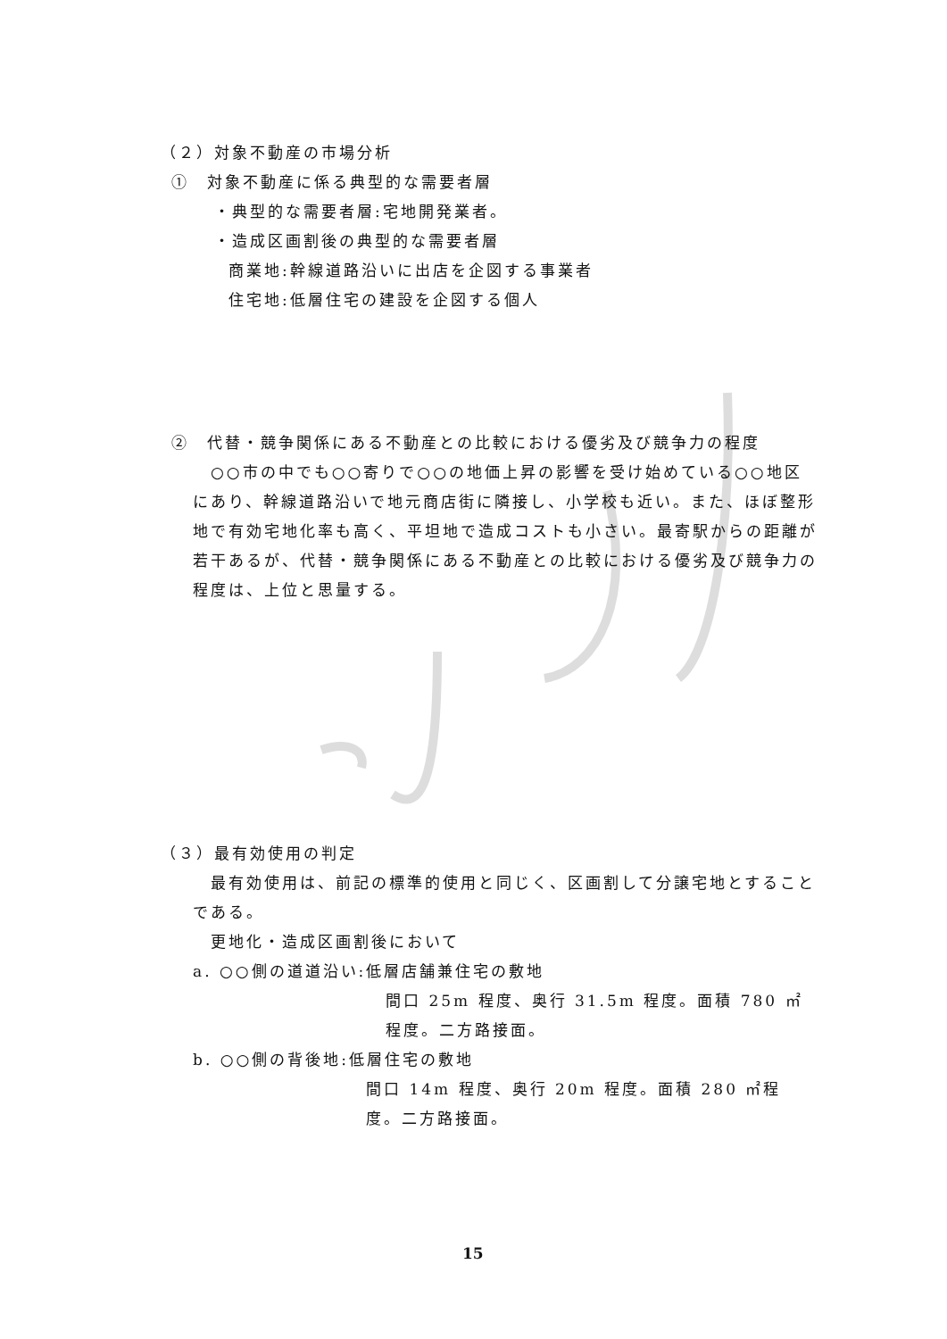（２）対象不動産の市場分析
①　対象不動産に係る典型的な需要者層
・典型的な需要者層:宅地開発業者。
・造成区画割後の典型的な需要者層
商業地:幹線道路沿いに出店を企図する事業者
住宅地:低層住宅の建設を企図する個人
②　代替・競争関係にある不動産との比較における優劣及び競争力の程度
　○○市の中でも○○寄りで○○の地価上昇の影響を受け始めている○○地区にあり、幹線道路沿いで地元商店街に隣接し、小学校も近い。また、ほぼ整形地で有効宅地化率も高く、平坦地で造成コストも小さい。最寄駅からの距離が若干あるが、代替・競争関係にある不動産との比較における優劣及び競争力の程度は、上位と思量する。
（３）最有効使用の判定
　最有効使用は、前記の標準的使用と同じく、区画割して分譲宅地とすることである。
更地化・造成区画割後において
a. ○○側の道道沿い:低層店舗兼住宅の敷地
間口 25m 程度、奥行 31.5m 程度。面積 780 ㎡程度。二方路接面。
b. ○○側の背後地:低層住宅の敷地
間口 14m 程度、奥行 20m 程度。面積 280 ㎡程度。二方路接面。
15